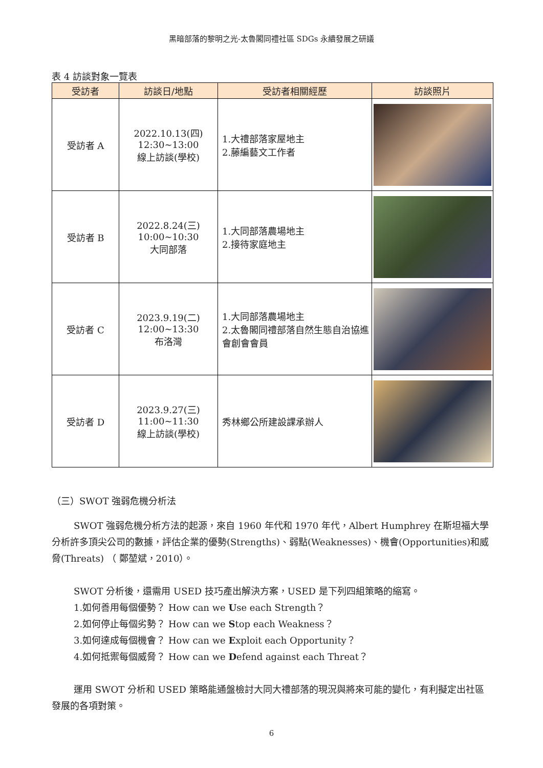黑暗部落的黎明之光-太魯閣同禮社區 SDGs 永續發展之研議
表 4 訪談對象一覽表
| 受訪者 | 訪談日/地點 | 受訪者相關經歷 | 訪談照片 |
| --- | --- | --- | --- |
| 受訪者 A | 2022.10.13(四) 12:30~13:00 線上訪談(學校) | 1.大禮部落家屋地主 2.藤編藝文工作者 | |
| 受訪者 B | 2022.8.24(三) 10:00~10:30 大同部落 | 1.大同部落農場地主 2.接待家庭地主 | |
| 受訪者 C | 2023.9.19(二) 12:00~13:30 布洛灣 | 1.大同部落農場地主 2.太魯閣同禮部落自然生態自治協進會創會會員 | |
| 受訪者 D | 2023.9.27(三) 11:00~11:30 線上訪談(學校) | 秀林鄉公所建設課承辦人 | |
（三）SWOT 強弱危機分析法
SWOT 強弱危機分析方法的起源，來自 1960 年代和 1970 年代，Albert Humphrey 在斯坦福大學分析許多頂尖公司的數據，評估企業的優勢(Strengths)、弱點(Weaknesses)、機會(Opportunities)和威脅(Threats) （ 鄭堃斌，2010）。
SWOT 分析後，還需用 USED 技巧產出解決方案，USED 是下列四組策略的縮寫。
1.如何善用每個優勢？ How can we Use each Strength？
2.如何停止每個劣勢？ How can we Stop each Weakness？
3.如何達成每個機會？ How can we Exploit each Opportunity？
4.如何抵禦每個威脅？ How can we Defend against each Threat？
運用 SWOT 分析和 USED 策略能通盤檢討大同大禮部落的現況與將來可能的變化，有利擬定出社區發展的各項對策。
6